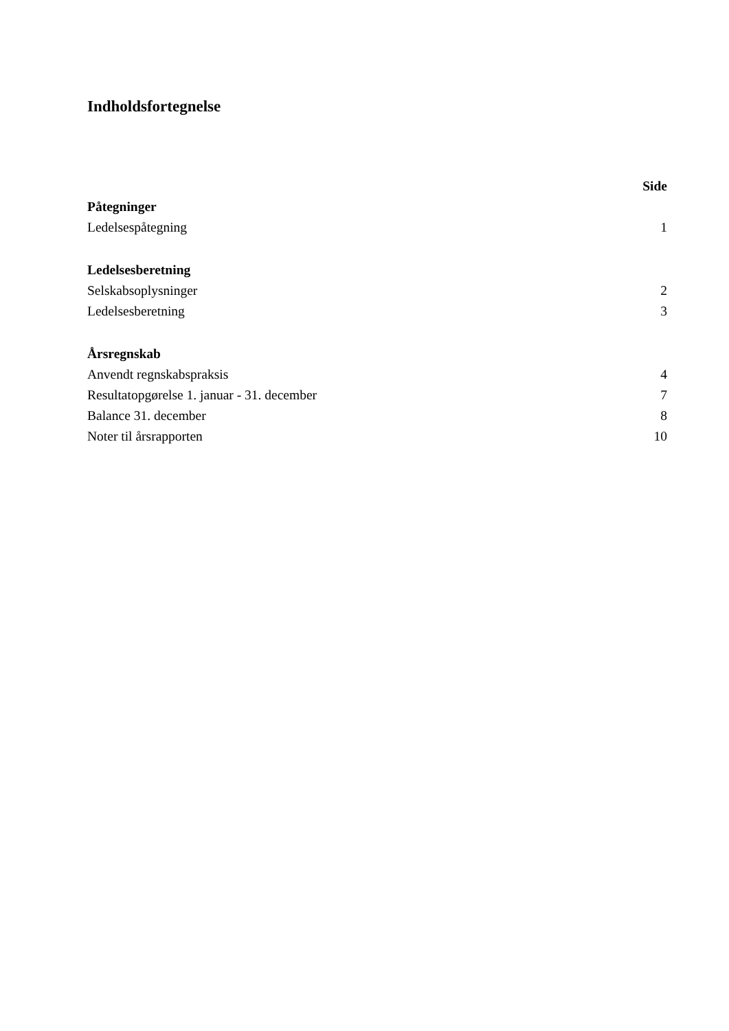Indholdsfortegnelse
| | Side |
| Påtegninger | |
| Ledelsespåtegning | 1 |
| Ledelsesberetning | |
| Selskabsoplysninger | 2 |
| Ledelsesberetning | 3 |
| Årsregnskab | |
| Anvendt regnskabspraksis | 4 |
| Resultatopgørelse 1. januar - 31. december | 7 |
| Balance 31. december | 8 |
| Noter til årsrapporten | 10 |